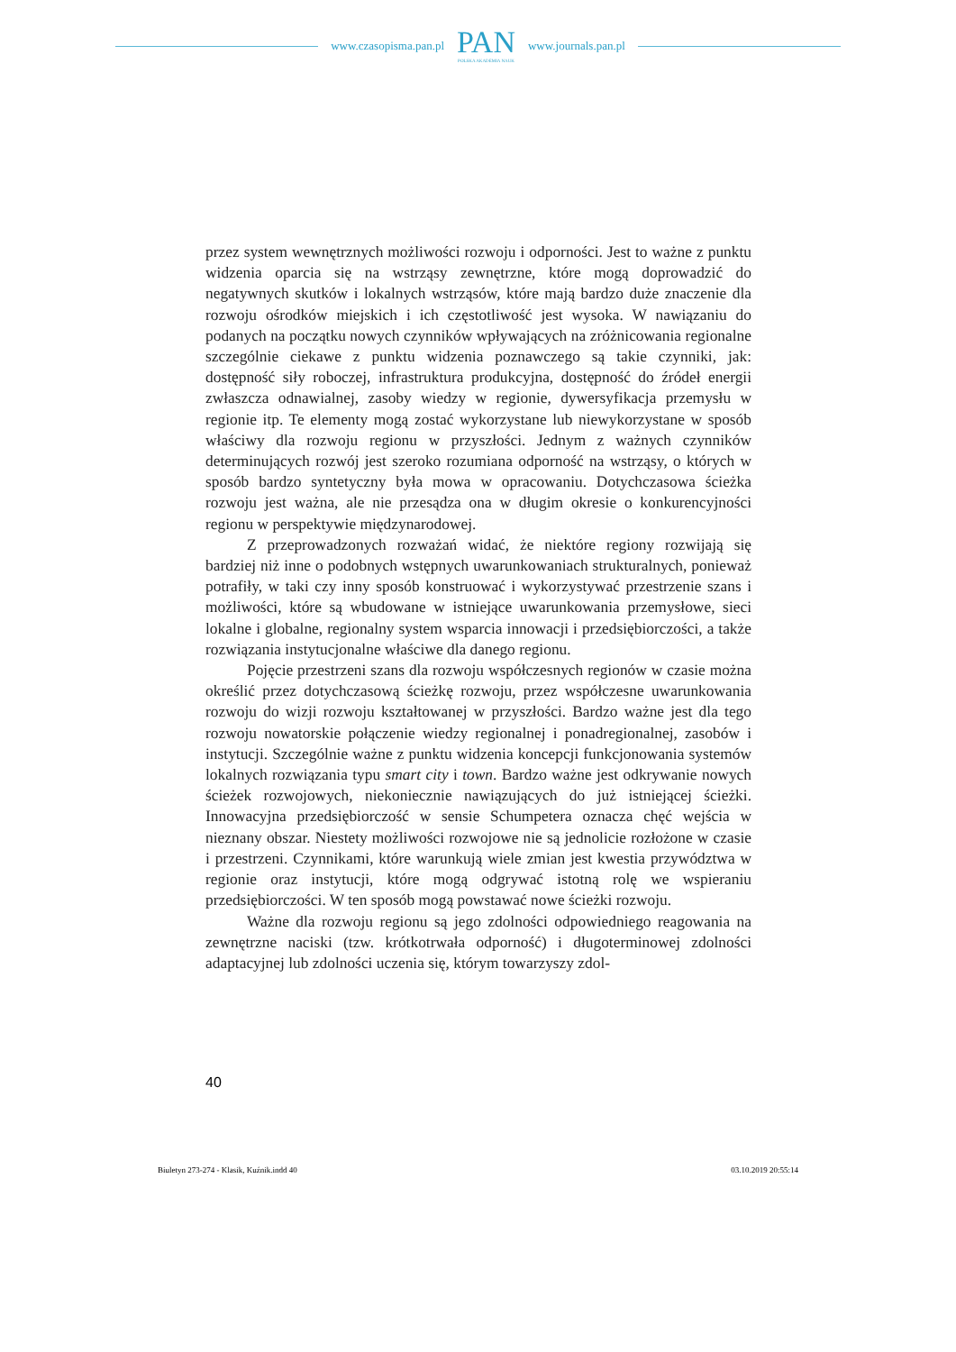www.czasopisma.pan.pl
PAN
POLSKA AKADEMIA NAUK
www.journals.pan.pl
przez system wewnętrznych możliwości rozwoju i odporności. Jest to ważne z punktu widzenia oparcia się na wstrząsy zewnętrzne, które mogą doprowadzić do negatywnych skutków i lokalnych wstrząsów, które mają bardzo duże znaczenie dla rozwoju ośrodków miejskich i ich częstotliwość jest wysoka. W nawiązaniu do podanych na początku nowych czynników wpływających na zróżnicowania regionalne szczególnie ciekawe z punktu widzenia poznawczego są takie czynniki, jak: dostępność siły roboczej, infrastruktura produkcyjna, dostępność do źródeł energii zwłaszcza odnawialnej, zasoby wiedzy w regionie, dywersyfikacja przemysłu w regionie itp. Te elementy mogą zostać wykorzystane lub niewykorzystane w sposób właściwy dla rozwoju regionu w przyszłości. Jednym z ważnych czynników determinujących rozwój jest szeroko rozumiana odporność na wstrząsy, o których w sposób bardzo syntetyczny była mowa w opracowaniu. Dotychczasowa ścieżka rozwoju jest ważna, ale nie przesądza ona w długim okresie o konkurencyjności regionu w perspektywie międzynarodowej.
Z przeprowadzonych rozważań widać, że niektóre regiony rozwijają się bardziej niż inne o podobnych wstępnych uwarunkowaniach strukturalnych, ponieważ potrafiły, w taki czy inny sposób konstruować i wykorzystywać przestrzenie szans i możliwości, które są wbudowane w istniejące uwarunkowania przemysłowe, sieci lokalne i globalne, regionalny system wsparcia innowacji i przedsiębiorczości, a także rozwiązania instytucjonalne właściwe dla danego regionu.
Pojęcie przestrzeni szans dla rozwoju współczesnych regionów w czasie można określić przez dotychczasową ścieżkę rozwoju, przez współczesne uwarunkowania rozwoju do wizji rozwoju kształtowanej w przyszłości. Bardzo ważne jest dla tego rozwoju nowatorskie połączenie wiedzy regionalnej i ponadregionalnej, zasobów i instytucji. Szczególnie ważne z punktu widzenia koncepcji funkcjonowania systemów lokalnych rozwiązania typu smart city i town. Bardzo ważne jest odkrywanie nowych ścieżek rozwojowych, niekoniecznie nawiązujących do już istniejącej ścieżki. Innowacyjna przedsiębiorczość w sensie Schumpetera oznacza chęć wejścia w nieznany obszar. Niestety możliwości rozwojowe nie są jednolicie rozłożone w czasie i przestrzeni. Czynnikami, które warunkują wiele zmian jest kwestia przywództwa w regionie oraz instytucji, które mogą odgrywać istotną rolę we wspieraniu przedsiębiorczości. W ten sposób mogą powstawać nowe ścieżki rozwoju.
Ważne dla rozwoju regionu są jego zdolności odpowiedniego reagowania na zewnętrzne naciski (tzw. krótkotrwała odporność) i długoterminowej zdolności adaptacyjnej lub zdolności uczenia się, którym towarzyszy zdol-
40
Biuletyn 273-274 - Klasik, Kuźnik.indd 40 03.10.2019 20:55:14